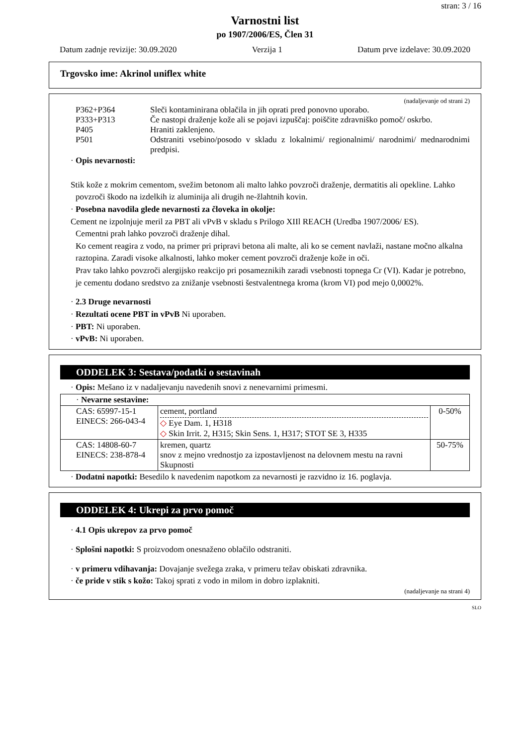stran: 3 / 16
Varnostni list
po 1907/2006/ES, Člen 31
Datum zadnje revizije: 30.09.2020 Verzija 1 Datum prve izdelave: 30.09.2020
Trgovsko ime: Akrinol uniflex white
(nadaljevanje od strani 2)
P362+P364 Sleči kontaminirana oblačila in jih oprati pred ponovno uporabo.
P333+P313 Če nastopi draženje kože ali se pojavi izpuščaj: poiščite zdravniško pomoč/ oskrbo.
P405 Hraniti zaklenjeno.
P501 Odstraniti vsebino/posodo v skladu z lokalnimi/ regionalnimi/ narodnimi/ mednarodnimi predpisi.
· Opis nevarnosti:
Stik kože z mokrim cementom, svežim betonom ali malto lahko povzroči draženje, dermatitis ali opekline. Lahko povzroči škodo na izdelkih iz aluminija ali drugih ne-žlahtnih kovin.
· Posebna navodila glede nevarnosti za človeka in okolje:
Cement ne izpolnjuje meril za PBT ali vPvB v skladu s Prilogo XIIl REACH (Uredba 1907/2006/ ES).
Cementni prah lahko povzroči draženje dihal.
Ko cement reagira z vodo, na primer pri pripravi betona ali malte, ali ko se cement navlaži, nastane močno alkalna raztopina. Zaradi visoke alkalnosti, lahko moker cement povzroči draženje kože in oči.
Prav tako lahko povzroči alergijsko reakcijo pri posameznikih zaradi vsebnosti topnega Cr (VI). Kadar je potrebno, je cementu dodano sredstvo za znižanje vsebnosti šestvalentnega kroma (krom VI) pod mejo 0,0002%.
· 2.3 Druge nevarnosti
· Rezultati ocene PBT in vPvB Ni uporaben.
· PBT: Ni uporaben.
· vPvB: Ni uporaben.
ODDELEK 3: Sestava/podatki o sestavinah
· Opis: Mešano iz v nadaljevanju navedenih snovi z nenevarnimi primesmi.
| · Nevarne sestavine: | | |
| CAS: 65997-15-1 EINECS: 266-043-4 | cement, portland ◇ Eye Dam. 1, H318 ◇ Skin Irrit. 2, H315; Skin Sens. 1, H317; STOT SE 3, H335 | 0-50% |
| CAS: 14808-60-7 EINECS: 238-878-4 | kremen, quartz snov z mejno vrednostjo za izpostavljenost na delovnem mestu na ravni Skupnosti | 50-75% |
· Dodatni napotki: Besedilo k navedenim napotkom za nevarnosti je razvidno iz 16. poglavja.
ODDELEK 4: Ukrepi za prvo pomoč
· 4.1 Opis ukrepov za prvo pomoč
· Splošni napotki: S proizvodom onesnaženo oblačilo odstraniti.
· v primeru vdihavanja: Dovajanje svežega zraka, v primeru težav obiskati zdravnika.
· če pride v stik s kožo: Takoj sprati z vodo in milom in dobro izplakniti.
(nadaljevanje na strani 4)
SLO